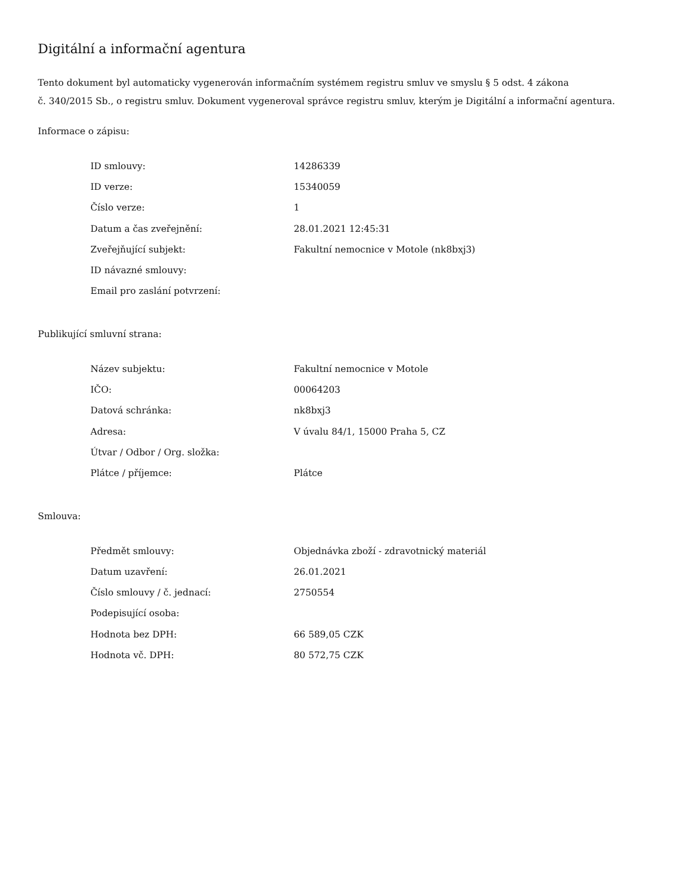Digitální a informační agentura
Tento dokument byl automaticky vygenerován informačním systémem registru smluv ve smyslu § 5 odst. 4 zákona
č. 340/2015 Sb., o registru smluv. Dokument vygeneroval správce registru smluv, kterým je Digitální a informační agentura.
Informace o zápisu:
| ID smlouvy: | 14286339 |
| ID verze: | 15340059 |
| Číslo verze: | 1 |
| Datum a čas zveřejnění: | 28.01.2021 12:45:31 |
| Zveřejňující subjekt: | Fakultní nemocnice v Motole (nk8bxj3) |
| ID návazné smlouvy: | |
| Email pro zaslání potvrzení: | |
Publikující smluvní strana:
| Název subjektu: | Fakultní nemocnice v Motole |
| IČO: | 00064203 |
| Datová schránka: | nk8bxj3 |
| Adresa: | V úvalu 84/1, 15000 Praha 5, CZ |
| Útvar / Odbor / Org. složka: | |
| Plátce / příjemce: | Plátce |
Smlouva:
| Předmět smlouvy: | Objednávka zboží - zdravotnický materiál |
| Datum uzavření: | 26.01.2021 |
| Číslo smlouvy / č. jednací: | 2750554 |
| Podepisující osoba: | |
| Hodnota bez DPH: | 66 589,05 CZK |
| Hodnota vč. DPH: | 80 572,75 CZK |